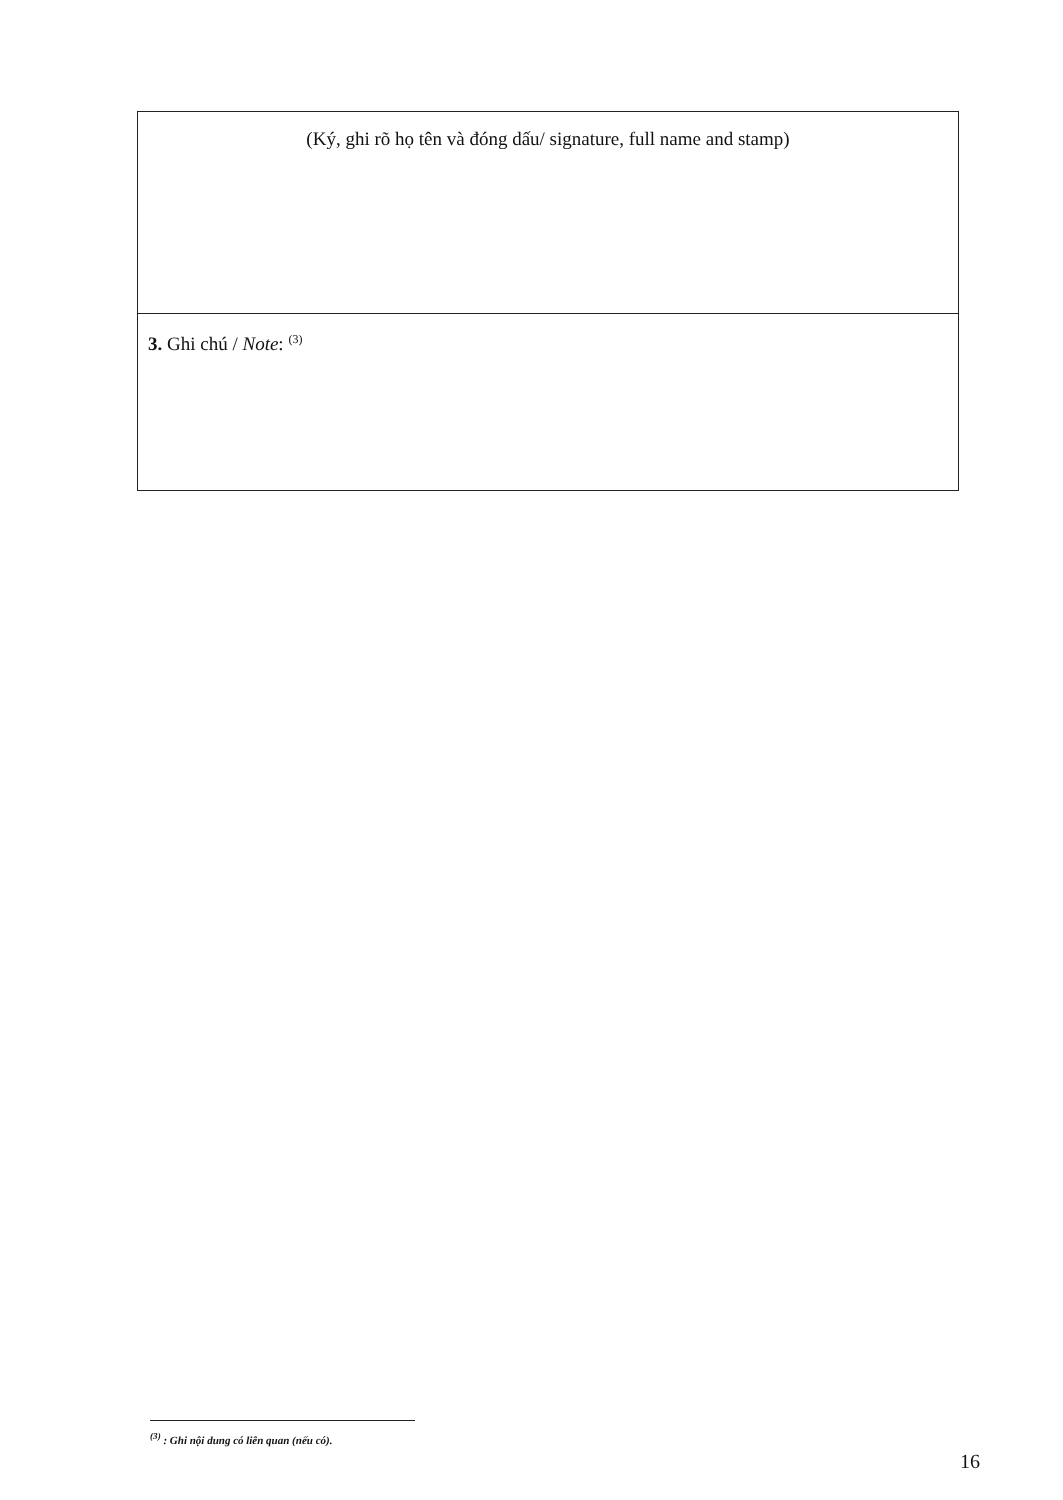| (Ký, ghi rõ họ tên và đóng dấu/ signature, full name and stamp) |
| 3. Ghi chú / Note : <sup>(3)</sup> |
<sup>(3)</sup> : Ghi nội dung có liên quan (nếu có).
16